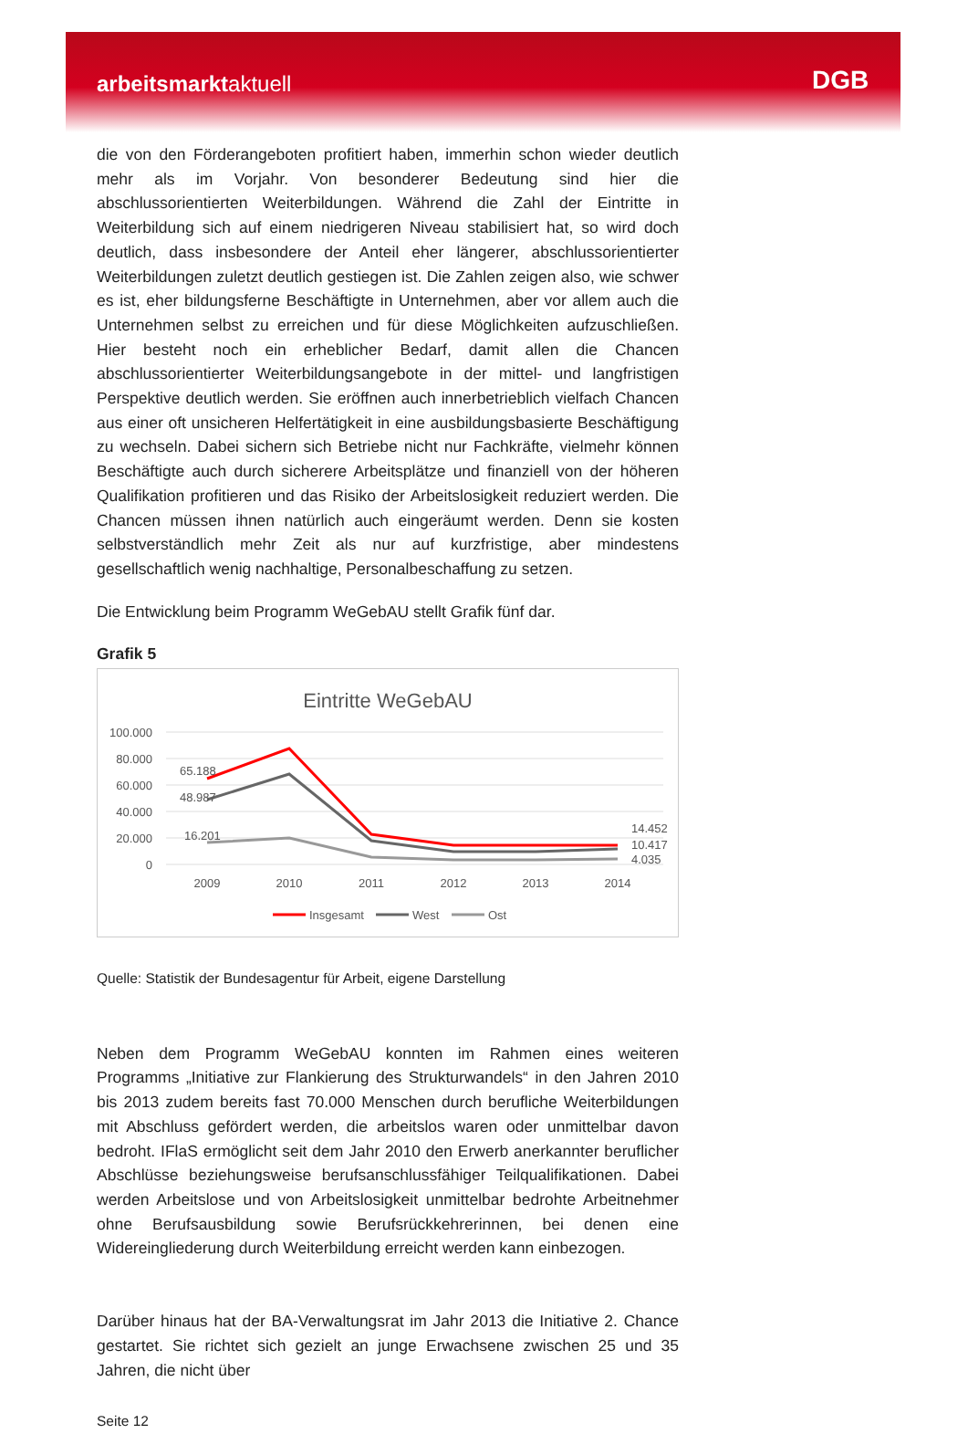arbeitsmarktaktuell
DGB
die von den Förderangeboten profitiert haben, immerhin schon wieder deutlich mehr als im Vorjahr. Von besonderer Bedeutung sind hier die abschlussorientierten Weiterbildungen. Während die Zahl der Eintritte in Weiterbildung sich auf einem niedrigeren Niveau stabilisiert hat, so wird doch deutlich, dass insbesondere der Anteil eher längerer, abschlussorientierter Weiterbildungen zuletzt deutlich gestiegen ist. Die Zahlen zeigen also, wie schwer es ist, eher bildungsferne Beschäftigte in Unternehmen, aber vor allem auch die Unternehmen selbst zu erreichen und für diese Möglichkeiten aufzuschließen. Hier besteht noch ein erheblicher Bedarf, damit allen die Chancen abschlussorientierter Weiterbildungsangebote in der mittel- und langfristigen Perspektive deutlich werden. Sie eröffnen auch innerbetrieblich vielfach Chancen aus einer oft unsicheren Helfertätigkeit in eine ausbildungsbasierte Beschäftigung zu wechseln. Dabei sichern sich Betriebe nicht nur Fachkräfte, vielmehr können Beschäftigte auch durch sicherere Arbeitsplätze und finanziell von der höheren Qualifikation profitieren und das Risiko der Arbeitslosigkeit reduziert werden. Die Chancen müssen ihnen natürlich auch eingeräumt werden. Denn sie kosten selbstverständlich mehr Zeit als nur auf kurzfristige, aber mindestens gesellschaftlich wenig nachhaltige, Personalbeschaffung zu setzen.
Die Entwicklung beim Programm WeGebAU stellt Grafik fünf dar.
Grafik 5
Eintritte WeGebAU
100.000
80.000
60.000
40.000
20.000
0
2009
2010
2011
2012
2013
2014
65.188
48.987
16.201
14.452
10.417
4.035
Insgesamt
West
Ost
Quelle: Statistik der Bundesagentur für Arbeit, eigene Darstellung
Neben dem Programm WeGebAU konnten im Rahmen eines weiteren Programms „Initiative zur Flankierung des Strukturwandels“ in den Jahren 2010 bis 2013 zudem bereits fast 70.000 Menschen durch berufliche Weiterbildungen mit Abschluss gefördert werden, die arbeitslos waren oder unmittelbar davon bedroht. IFlaS ermöglicht seit dem Jahr 2010 den Erwerb anerkannter beruflicher Abschlüsse beziehungsweise berufsanschlussfähiger Teilqualifikationen. Dabei werden Arbeitslose und von Arbeitslosigkeit unmittelbar bedrohte Arbeitnehmer ohne Berufsausbildung sowie Berufsrückkehrerinnen, bei denen eine Widereingliederung durch Weiterbildung erreicht werden kann einbezogen.
Darüber hinaus hat der BA-Verwaltungsrat im Jahr 2013 die Initiative 2. Chance gestartet. Sie richtet sich gezielt an junge Erwachsene zwischen 25 und 35 Jahren, die nicht über
Seite 12